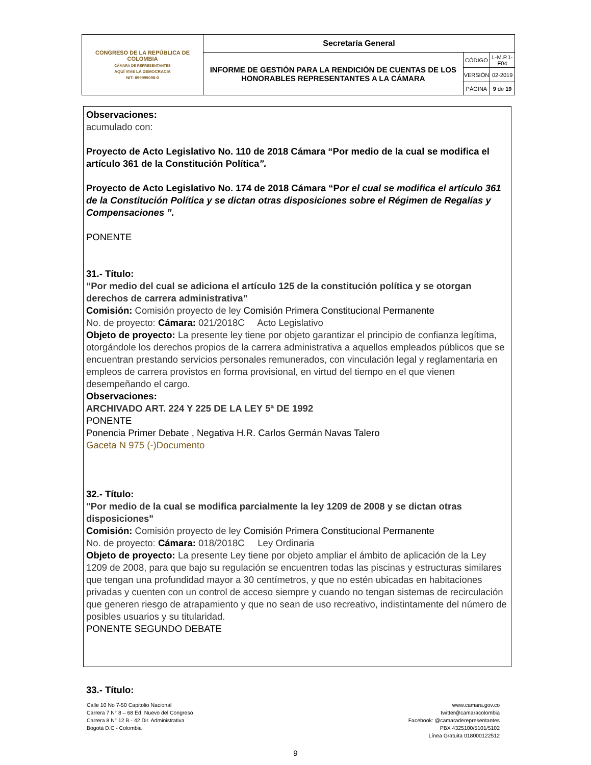| CONGRESO DE LA REPÚBLICA DE COLOMBIA CÁMARA DE REPRESENTANTES AQUÍ VIVE LA DEMOCRACIA NIT: 899999098-0 | Secretaría General | | |
| | INFORME DE GESTIÓN PARA LA RENDICIÓN DE CUENTAS DE LOS HONORABLES REPRESENTANTES A LA CÁMARA | CÓDIGO | L-M.P.1-F04 |
| | | VERSIÓN | 02-2019 |
| | | PÁGINA | 9 de 19 |
Observaciones:
acumulado con:
Proyecto de Acto Legislativo No. 110 de 2018 Cámara “Por medio de la cual se modifica el artículo 361 de la Constitución Política”.
Proyecto de Acto Legislativo No. 174 de 2018 Cámara “Por el cual se modifica el artículo 361 de la Constitución Política y se dictan otras disposiciones sobre el Régimen de Regalías y Compensaciones ”.
PONENTE
31.- Título:
“Por medio del cual se adiciona el artículo 125 de la constitución política y se otorgan derechos de carrera administrativa”
Comisión: Comisión proyecto de ley Comisión Primera Constitucional Permanente
No. de proyecto: Cámara: 021/2018C Acto Legislativo
Objeto de proyecto: La presente ley tiene por objeto garantizar el principio de confianza legítima, otorgándole los derechos propios de la carrera administrativa a aquellos empleados públicos que se encuentran prestando servicios personales remunerados, con vinculación legal y reglamentaria en empleos de carrera provistos en forma provisional, en virtud del tiempo en el que vienen desempeñando el cargo.
Observaciones:
ARCHIVADO ART. 224 Y 225 DE LA LEY 5ª DE 1992
PONENTE
Ponencia Primer Debate , Negativa H.R. Carlos Germán Navas Talero
Gaceta N 975 (-)Documento
32.- Título:
"Por medio de la cual se modifica parcialmente la ley 1209 de 2008 y se dictan otras disposiciones"
Comisión: Comisión proyecto de ley Comisión Primera Constitucional Permanente
No. de proyecto: Cámara: 018/2018C Ley Ordinaria
Objeto de proyecto: La presente Ley tiene por objeto ampliar el ámbito de aplicación de la Ley 1209 de 2008, para que bajo su regulación se encuentren todas las piscinas y estructuras similares que tengan una profundidad mayor a 30 centímetros, y que no estén ubicadas en habitaciones privadas y cuenten con un control de acceso siempre y cuando no tengan sistemas de recirculación que generen riesgo de atrapamiento y que no sean de uso recreativo, indistintamente del número de posibles usuarios y su titularidad.
PONENTE SEGUNDO DEBATE
33.- Título:
Calle 10 No 7-50 Capitolio Nacional
Carrera 7 N° 8 – 68 Ed. Nuevo del Congreso
Carrera 8 N° 12 B - 42 Dir. Administrativa
Bogotá D.C - Colombia
www.camara.gov.co
twitter@camaracolombia
Facebook: @camaraderepresentantes
PBX 4325100/5101/5102
Línea Gratuita 018000122512
9